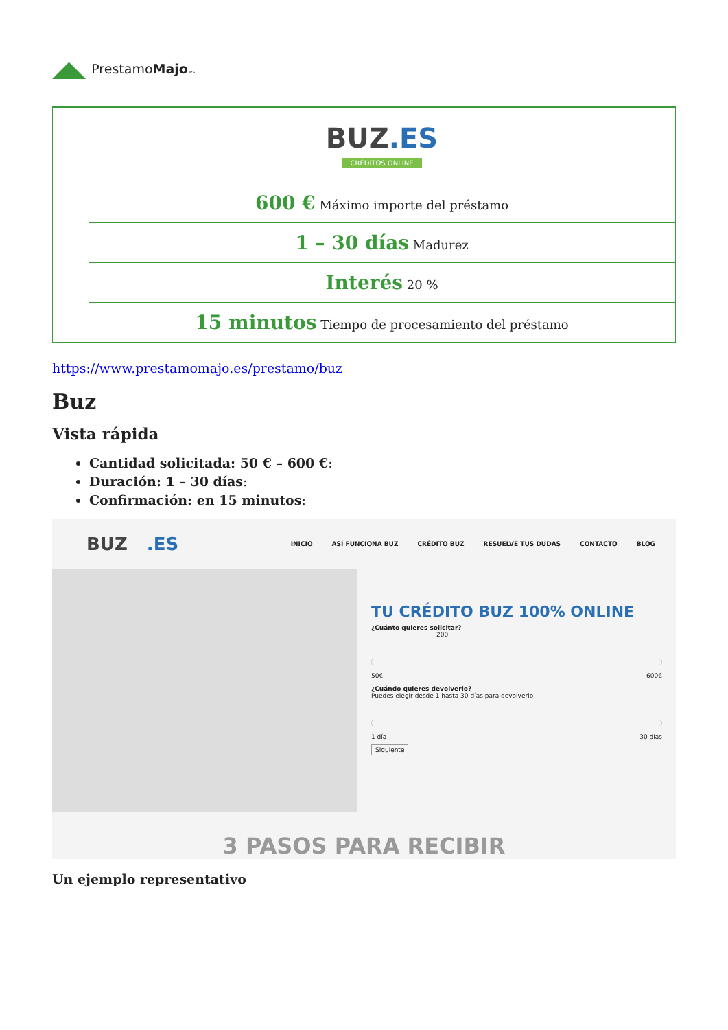◢◣ PrestamoMajo.es
| | BUZ .ES CRÉDITOS ONLINE |
| | 600 € Máximo importe del préstamo |
| | 1 – 30 días Madurez |
| | Interés 20 % |
| | 15 minutos Tiempo de procesamiento del préstamo |
https://www.prestamomajo.es/prestamo/buz
Buz
Vista rápida
Cantidad solicitada: 50 € – 600 €:
Duración: 1 – 30 días:
Confirmación: en 15 minutos:
BUZ.ES
INICIO ASÍ FUNCIONA BUZ CRÉDITO BUZ RESUELVE TUS DUDAS CONTACTO BLOG
TU CRÉDITO BUZ 100% ONLINE
¿Cuánto quieres solicitar?
200
50€ 600€
¿Cuándo quieres devolverlo?
Puedes elegir desde 1 hasta 30 días para devolverlo
1 día 30 días
Siguiente
3 PASOS PARA RECIBIR
Un ejemplo representativo